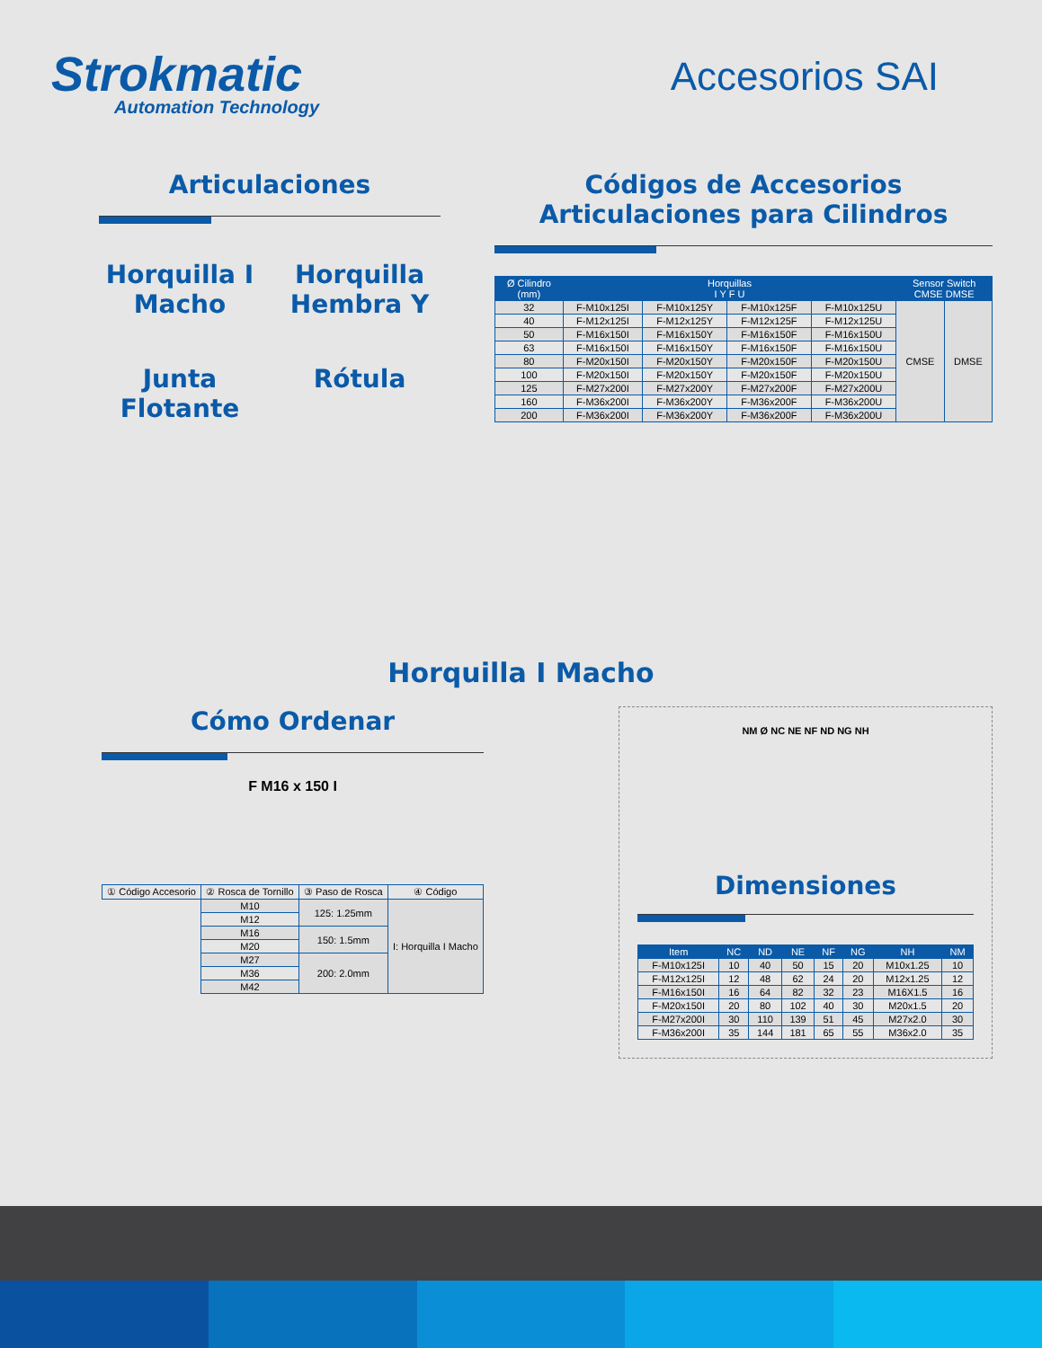Strokmatic
Automation Technology
Accesorios SAI
Articulaciones
Horquilla I Macho
Horquilla Hembra Y
Junta Flotante
Rótula
Códigos de Accesorios
Articulaciones para Cilindros
| Ø Cilindro (mm) | Horquillas I Y F U | | | | Sensor Switch CMSE DMSE | |
| --- | --- | --- | --- | --- | --- | --- |
| 32 | F-M10x125I | F-M10x125Y | F-M10x125F | F-M10x125U | CMSE | DMSE |
| 40 | F-M12x125I | F-M12x125Y | F-M12x125F | F-M12x125U | | |
| 50 | F-M16x150I | F-M16x150Y | F-M16x150F | F-M16x150U | | |
| 63 | F-M16x150I | F-M16x150Y | F-M16x150F | F-M16x150U | | |
| 80 | F-M20x150I | F-M20x150Y | F-M20x150F | F-M20x150U | | |
| 100 | F-M20x150I | F-M20x150Y | F-M20x150F | F-M20x150U | | |
| 125 | F-M27x200I | F-M27x200Y | F-M27x200F | F-M27x200U | | |
| 160 | F-M36x200I | F-M36x200Y | F-M36x200F | F-M36x200U | | |
| 200 | F-M36x200I | F-M36x200Y | F-M36x200F | F-M36x200U | | |
Horquilla I Macho
Cómo Ordenar
F M16 x 150 I
| ① Código Accesorio | ② Rosca de Tornillo | ③ Paso de Rosca | ④ Código |
| | M10 | 125: 1.25mm | I: Horquilla I Macho |
| | M12 | | |
| | M16 | 150: 1.5mm | |
| | M20 | | |
| | M27 | 200: 2.0mm | |
| | M36 | | |
| | M42 | | |
NM Ø NC NE NF ND NG NH
Dimensiones
| Item | NC | ND | NE | NF | NG | NH | NM |
| --- | --- | --- | --- | --- | --- | --- | --- |
| F-M10x125I | 10 | 40 | 50 | 15 | 20 | M10x1.25 | 10 |
| F-M12x125I | 12 | 48 | 62 | 24 | 20 | M12x1.25 | 12 |
| F-M16x150I | 16 | 64 | 82 | 32 | 23 | M16X1.5 | 16 |
| F-M20x150I | 20 | 80 | 102 | 40 | 30 | M20x1.5 | 20 |
| F-M27x200I | 30 | 110 | 139 | 51 | 45 | M27x2.0 | 30 |
| F-M36x200I | 35 | 144 | 181 | 65 | 55 | M36x2.0 | 35 |